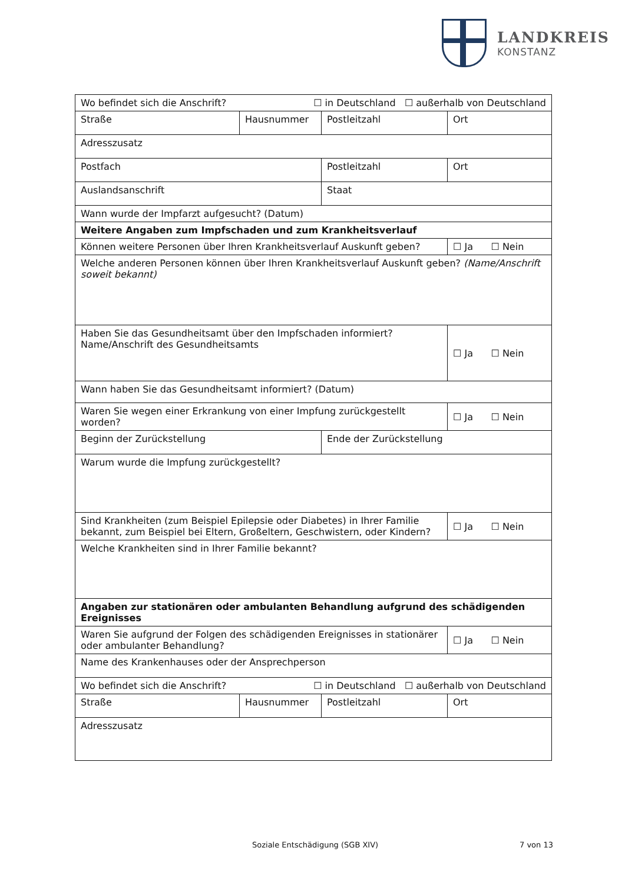LANDKREIS
KONSTANZ
| Wo befindet sich die Anschrift? ☐ in Deutschland ☐ außerhalb von Deutschland | | | |
| Straße | Hausnummer | Postleitzahl | Ort |
| Adresszusatz | | | |
| Postfach | | Postleitzahl | Ort |
| Auslandsanschrift | | Staat | |
| Wann wurde der Impfarzt aufgesucht? (Datum) | | | |
| Weitere Angaben zum Impfschaden und zum Krankheitsverlauf | | | |
| Können weitere Personen über Ihren Krankheitsverlauf Auskunft geben? | | | ☐ Ja ☐ Nein |
| Welche anderen Personen können über Ihren Krankheitsverlauf Auskunft geben? (Name/Anschrift soweit bekannt) | | | |
| Haben Sie das Gesundheitsamt über den Impfschaden informiert? Name/Anschrift des Gesundheitsamts | | | ☐ Ja ☐ Nein |
| Wann haben Sie das Gesundheitsamt informiert? (Datum) | | | |
| Waren Sie wegen einer Erkrankung von einer Impfung zurückgestellt worden? | | | ☐ Ja ☐ Nein |
| Beginn der Zurückstellung | | Ende der Zurückstellung | |
| Warum wurde die Impfung zurückgestellt? | | | |
| Sind Krankheiten (zum Beispiel Epilepsie oder Diabetes) in Ihrer Familie bekannt, zum Beispiel bei Eltern, Großeltern, Geschwistern, oder Kindern? | | | ☐ Ja ☐ Nein |
| Welche Krankheiten sind in Ihrer Familie bekannt? | | | |
| Angaben zur stationären oder ambulanten Behandlung aufgrund des schädigenden Ereignisses | | | |
| Waren Sie aufgrund der Folgen des schädigenden Ereignisses in stationärer oder ambulanter Behandlung? | | | ☐ Ja ☐ Nein |
| Name des Krankenhauses oder der Ansprechperson | | | |
| Wo befindet sich die Anschrift? ☐ in Deutschland ☐ außerhalb von Deutschland | | | |
| Straße | Hausnummer | Postleitzahl | Ort |
| Adresszusatz | | | |
Soziale Entschädigung (SGB XIV) 7 von 13